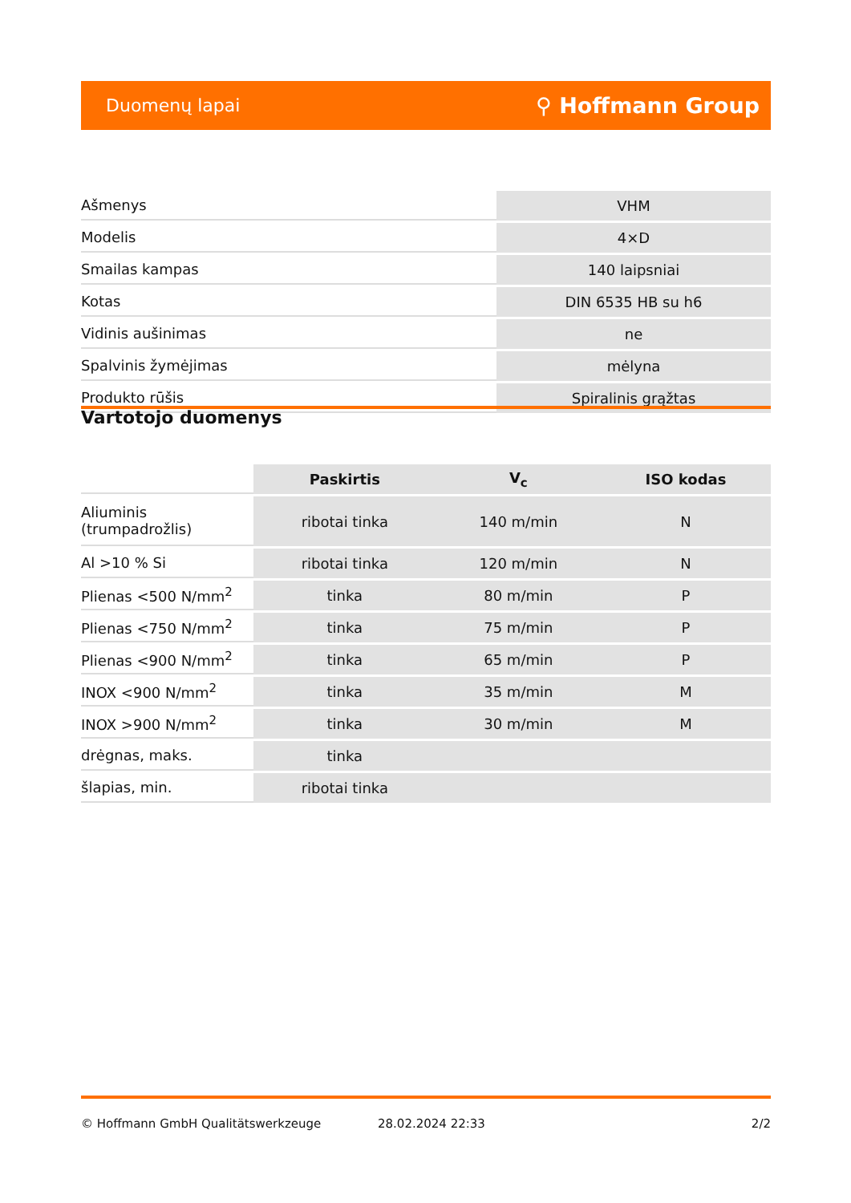Duomenų lapai ⚲ Hoffmann Group
| Ašmenys | VHM |
| Modelis | 4×D |
| Smailas kampas | 140 laipsniai |
| Kotas | DIN 6535 HB su h6 |
| Vidinis aušinimas | ne |
| Spalvinis žymėjimas | mėlyna |
| Produkto rūšis | Spiralinis grąžtas |
Vartotojo duomenys
| | Paskirtis | V<sub>c</sub> | ISO kodas |
| --- | --- | --- | --- |
| Aliuminis (trumpadrožlis) | ribotai tinka | 140 m/min | N |
| Al >10 % Si | ribotai tinka | 120 m/min | N |
| Plienas <500 N/mm<sup>2</sup> | tinka | 80 m/min | P |
| Plienas <750 N/mm<sup>2</sup> | tinka | 75 m/min | P |
| Plienas <900 N/mm<sup>2</sup> | tinka | 65 m/min | P |
| INOX <900 N/mm<sup>2</sup> | tinka | 35 m/min | M |
| INOX >900 N/mm<sup>2</sup> | tinka | 30 m/min | M |
| drėgnas, maks. | tinka | | |
| šlapias, min. | ribotai tinka | | |
© Hoffmann GmbH Qualitätswerkzeuge 28.02.2024 22:33 2/2